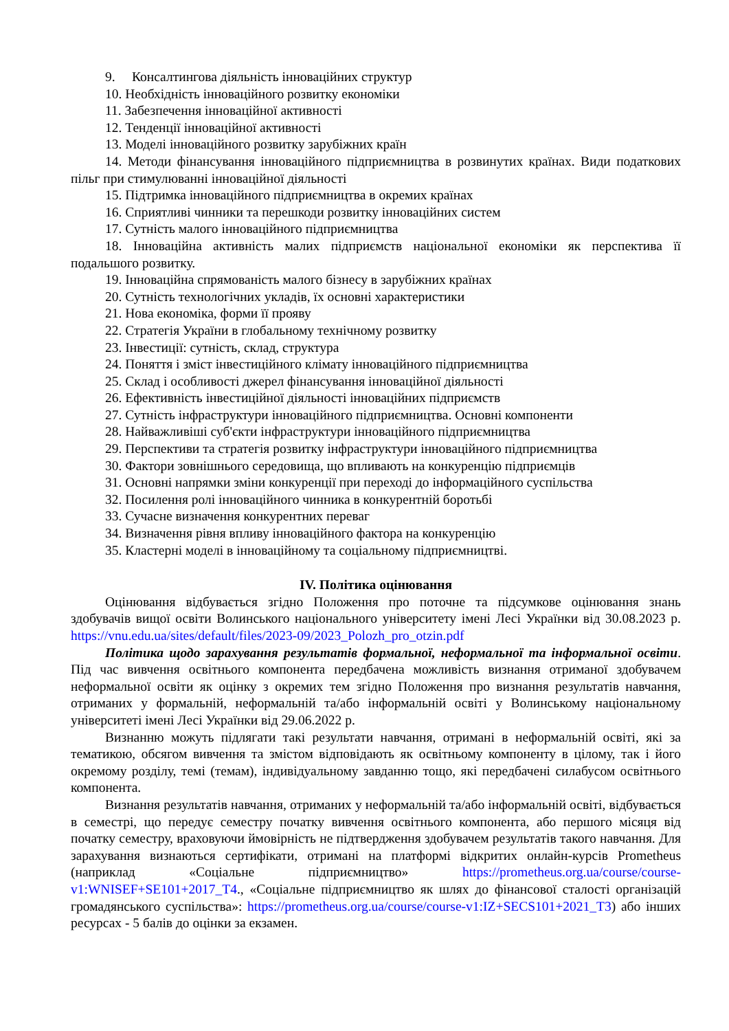9. Консалтингова діяльність інноваційних структур
10. Необхідність інноваційного розвитку економіки
11. Забезпечення інноваційної активності
12. Тенденції інноваційної активності
13. Моделі інноваційного розвитку зарубіжних країн
14. Методи фінансування інноваційного підприємництва в розвинутих країнах. Види податкових пільг при стимулюванні інноваційної діяльності
15. Підтримка інноваційного підприємництва в окремих країнах
16. Сприятливі чинники та перешкоди розвитку інноваційних систем
17. Сутність малого інноваційного підприємництва
18. Інноваційна активність малих підприємств національної економіки як перспектива її подальшого розвитку.
19. Інноваційна спрямованість малого бізнесу в зарубіжних країнах
20. Сутність технологічних укладів, їх основні характеристики
21. Нова економіка, форми її прояву
22. Стратегія України в глобальному технічному розвитку
23. Інвестиції: сутність, склад, структура
24. Поняття і зміст інвестиційного клімату інноваційного підприємництва
25. Склад і особливості джерел фінансування інноваційної діяльності
26. Ефективність інвестиційної діяльності інноваційних підприємств
27. Сутність інфраструктури інноваційного підприємництва. Основні компоненти
28. Найважливіші суб'єкти інфраструктури інноваційного підприємництва
29. Перспективи та стратегія розвитку інфраструктури інноваційного підприємництва
30. Фактори зовнішнього середовища, що впливають на конкуренцію підприємців
31. Основні напрямки зміни конкуренції при переході до інформаційного суспільства
32. Посилення ролі інноваційного чинника в конкурентній боротьбі
33. Сучасне визначення конкурентних переваг
34. Визначення рівня впливу інноваційного фактора на конкуренцію
35. Кластерні моделі в інноваційному та соціальному підприємництві.
IV. Політика оцінювання
Оцінювання відбувається згідно Положення про поточне та підсумкове оцінювання знань здобувачів вищої освіти Волинського національного університету імені Лесі Українки від 30.08.2023 р. https://vnu.edu.ua/sites/default/files/2023-09/2023_Polozh_pro_otzin.pdf
Політика щодо зарахування результатів формальної, неформальної та інформальної освіти. Під час вивчення освітнього компонента передбачена можливість визнання отриманої здобувачем неформальної освіти як оцінку з окремих тем згідно Положення про визнання результатів навчання, отриманих у формальній, неформальній та/або інформальній освіті у Волинському національному університеті імені Лесі Українки від 29.06.2022 р.
Визнанню можуть підлягати такі результати навчання, отримані в неформальній освіті, які за тематикою, обсягом вивчення та змістом відповідають як освітньому компоненту в цілому, так і його окремому розділу, темі (темам), індивідуальному завданню тощо, які передбачені силабусом освітнього компонента.
Визнання результатів навчання, отриманих у неформальній та/або інформальній освіті, відбувається в семестрі, що передує семестру початку вивчення освітнього компонента, або першого місяця від початку семестру, враховуючи ймовірність не підтвердження здобувачем результатів такого навчання. Для зарахування визнаються сертифікати, отримані на платформі відкритих онлайн-курсів Prometheus (наприклад «Соціальне підприємництво» https://prometheus.org.ua/course/course-v1:WNISEF+SE101+2017_T4., «Соціальне підприємництво як шлях до фінансової сталості організацій громадянського суспільства»: https://prometheus.org.ua/course/course-v1:IZ+SECS101+2021_T3) або інших ресурсах - 5 балів до оцінки за екзамен.